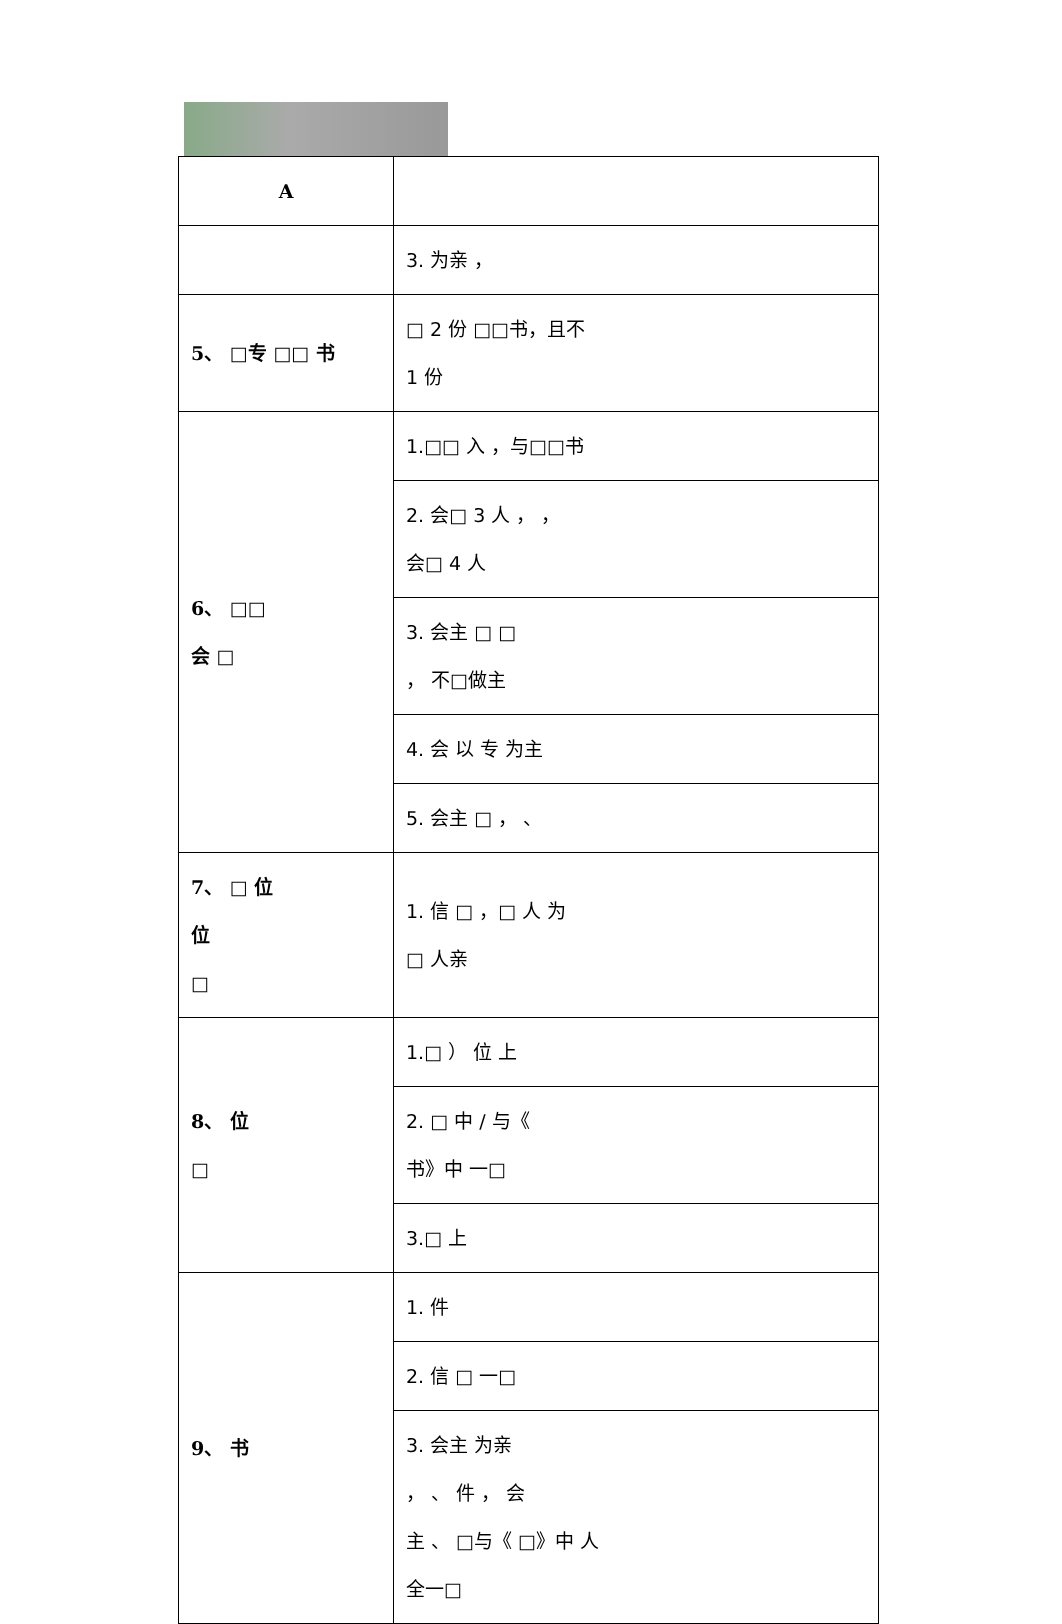| A | |
| | 3. 为亲 ， |
| 5、 □专 □□ 书 | □ 2 份 □□书，且不 1 份 |
| 6、 □□ 会 □ | 1.□□ 入 ，与□□书 |
| | 2. 会□ 3 人 ， ， 会□ 4 人 |
| | 3. 会主 □ □ ， 不□做主 |
| | 4. 会 以 专 为主 |
| | 5. 会主 □ ， 、 |
| 7、 □ 位 位 □ | 1. 信 □ ，□ 人 为 □ 人亲 |
| 8、 位 □ | 1.□ ） 位 上 |
| | 2. □ 中 / 与《 书》中 一□ |
| | 3.□ 上 |
| 9、 书 | 1. 件 |
| | 2. 信 □ 一□ |
| | 3. 会主 为亲 ， 、 件 ， 会 主 、 □与《 □》中 人 全一□ |